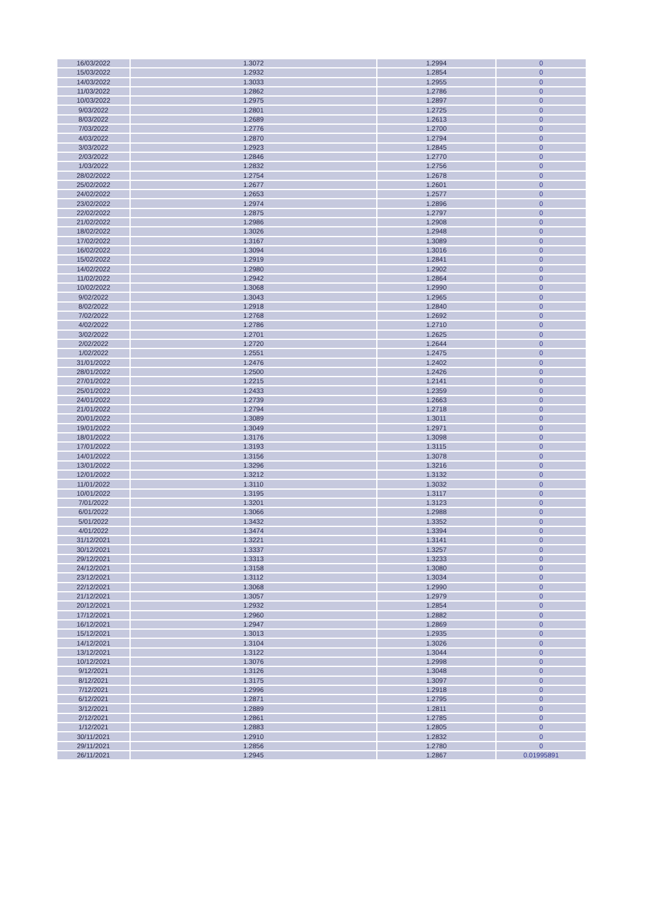| 16/03/2022 | 1.3072 | 1.2994 | 0 |
| 15/03/2022 | 1.2932 | 1.2854 | 0 |
| 14/03/2022 | 1.3033 | 1.2955 | 0 |
| 11/03/2022 | 1.2862 | 1.2786 | 0 |
| 10/03/2022 | 1.2975 | 1.2897 | 0 |
| 9/03/2022 | 1.2801 | 1.2725 | 0 |
| 8/03/2022 | 1.2689 | 1.2613 | 0 |
| 7/03/2022 | 1.2776 | 1.2700 | 0 |
| 4/03/2022 | 1.2870 | 1.2794 | 0 |
| 3/03/2022 | 1.2923 | 1.2845 | 0 |
| 2/03/2022 | 1.2846 | 1.2770 | 0 |
| 1/03/2022 | 1.2832 | 1.2756 | 0 |
| 28/02/2022 | 1.2754 | 1.2678 | 0 |
| 25/02/2022 | 1.2677 | 1.2601 | 0 |
| 24/02/2022 | 1.2653 | 1.2577 | 0 |
| 23/02/2022 | 1.2974 | 1.2896 | 0 |
| 22/02/2022 | 1.2875 | 1.2797 | 0 |
| 21/02/2022 | 1.2986 | 1.2908 | 0 |
| 18/02/2022 | 1.3026 | 1.2948 | 0 |
| 17/02/2022 | 1.3167 | 1.3089 | 0 |
| 16/02/2022 | 1.3094 | 1.3016 | 0 |
| 15/02/2022 | 1.2919 | 1.2841 | 0 |
| 14/02/2022 | 1.2980 | 1.2902 | 0 |
| 11/02/2022 | 1.2942 | 1.2864 | 0 |
| 10/02/2022 | 1.3068 | 1.2990 | 0 |
| 9/02/2022 | 1.3043 | 1.2965 | 0 |
| 8/02/2022 | 1.2918 | 1.2840 | 0 |
| 7/02/2022 | 1.2768 | 1.2692 | 0 |
| 4/02/2022 | 1.2786 | 1.2710 | 0 |
| 3/02/2022 | 1.2701 | 1.2625 | 0 |
| 2/02/2022 | 1.2720 | 1.2644 | 0 |
| 1/02/2022 | 1.2551 | 1.2475 | 0 |
| 31/01/2022 | 1.2476 | 1.2402 | 0 |
| 28/01/2022 | 1.2500 | 1.2426 | 0 |
| 27/01/2022 | 1.2215 | 1.2141 | 0 |
| 25/01/2022 | 1.2433 | 1.2359 | 0 |
| 24/01/2022 | 1.2739 | 1.2663 | 0 |
| 21/01/2022 | 1.2794 | 1.2718 | 0 |
| 20/01/2022 | 1.3089 | 1.3011 | 0 |
| 19/01/2022 | 1.3049 | 1.2971 | 0 |
| 18/01/2022 | 1.3176 | 1.3098 | 0 |
| 17/01/2022 | 1.3193 | 1.3115 | 0 |
| 14/01/2022 | 1.3156 | 1.3078 | 0 |
| 13/01/2022 | 1.3296 | 1.3216 | 0 |
| 12/01/2022 | 1.3212 | 1.3132 | 0 |
| 11/01/2022 | 1.3110 | 1.3032 | 0 |
| 10/01/2022 | 1.3195 | 1.3117 | 0 |
| 7/01/2022 | 1.3201 | 1.3123 | 0 |
| 6/01/2022 | 1.3066 | 1.2988 | 0 |
| 5/01/2022 | 1.3432 | 1.3352 | 0 |
| 4/01/2022 | 1.3474 | 1.3394 | 0 |
| 31/12/2021 | 1.3221 | 1.3141 | 0 |
| 30/12/2021 | 1.3337 | 1.3257 | 0 |
| 29/12/2021 | 1.3313 | 1.3233 | 0 |
| 24/12/2021 | 1.3158 | 1.3080 | 0 |
| 23/12/2021 | 1.3112 | 1.3034 | 0 |
| 22/12/2021 | 1.3068 | 1.2990 | 0 |
| 21/12/2021 | 1.3057 | 1.2979 | 0 |
| 20/12/2021 | 1.2932 | 1.2854 | 0 |
| 17/12/2021 | 1.2960 | 1.2882 | 0 |
| 16/12/2021 | 1.2947 | 1.2869 | 0 |
| 15/12/2021 | 1.3013 | 1.2935 | 0 |
| 14/12/2021 | 1.3104 | 1.3026 | 0 |
| 13/12/2021 | 1.3122 | 1.3044 | 0 |
| 10/12/2021 | 1.3076 | 1.2998 | 0 |
| 9/12/2021 | 1.3126 | 1.3048 | 0 |
| 8/12/2021 | 1.3175 | 1.3097 | 0 |
| 7/12/2021 | 1.2996 | 1.2918 | 0 |
| 6/12/2021 | 1.2871 | 1.2795 | 0 |
| 3/12/2021 | 1.2889 | 1.2811 | 0 |
| 2/12/2021 | 1.2861 | 1.2785 | 0 |
| 1/12/2021 | 1.2883 | 1.2805 | 0 |
| 30/11/2021 | 1.2910 | 1.2832 | 0 |
| 29/11/2021 | 1.2856 | 1.2780 | 0 |
| 26/11/2021 | 1.2945 | 1.2867 | 0.01995891 |